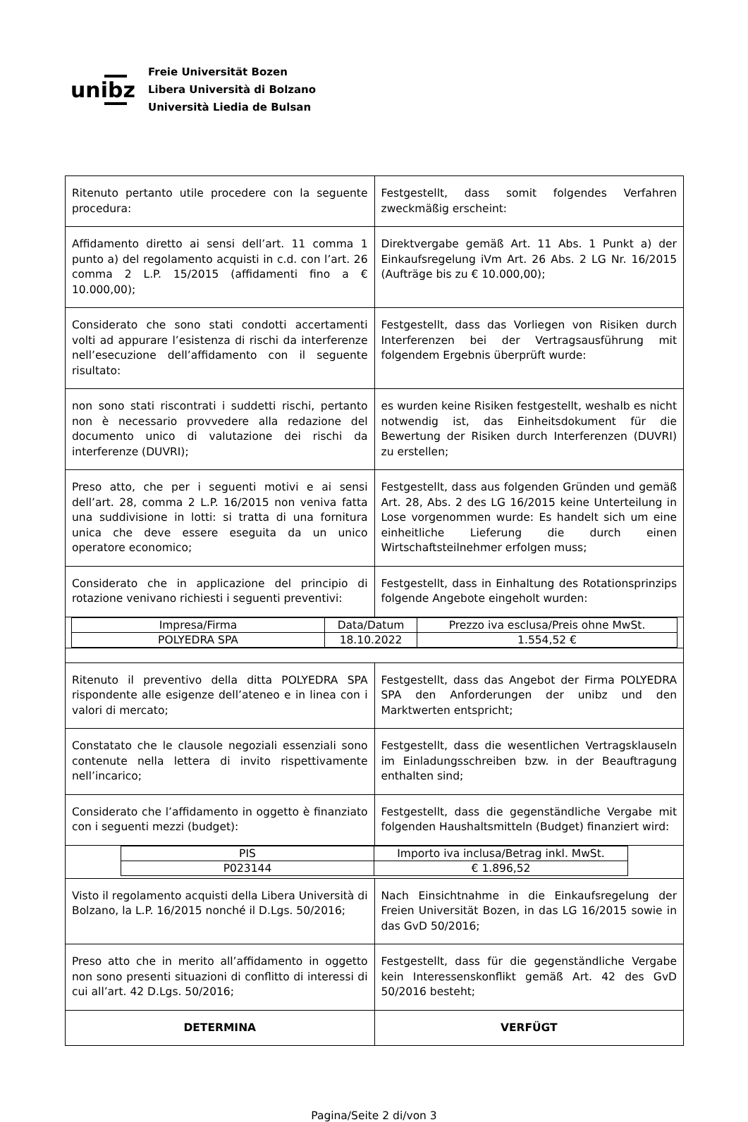unibz
Freie Universität Bozen
Libera Università di Bolzano
Università Liedia de Bulsan
| Ritenuto pertanto utile procedere con la seguente procedura: | Festgestellt, dass somit folgendes Verfahren zweckmäßig erscheint: |
| Affidamento diretto ai sensi dell’art. 11 comma 1 punto a) del regolamento acquisti in c.d. con l’art. 26 comma 2 L.P. 15/2015 (affidamenti fino a € 10.000,00); | Direktvergabe gemäß Art. 11 Abs. 1 Punkt a) der Einkaufsregelung iVm Art. 26 Abs. 2 LG Nr. 16/2015 (Aufträge bis zu € 10.000,00); |
| Considerato che sono stati condotti accertamenti volti ad appurare l’esistenza di rischi da interferenze nell’esecuzione dell’affidamento con il seguente risultato: | Festgestellt, dass das Vorliegen von Risiken durch Interferenzen bei der Vertragsausführung mit folgendem Ergebnis überprüft wurde: |
| non sono stati riscontrati i suddetti rischi, pertanto non è necessario provvedere alla redazione del documento unico di valutazione dei rischi da interferenze (DUVRI); | es wurden keine Risiken festgestellt, weshalb es nicht notwendig ist, das Einheitsdokument für die Bewertung der Risiken durch Interferenzen (DUVRI) zu erstellen; |
| Preso atto, che per i seguenti motivi e ai sensi dell’art. 28, comma 2 L.P. 16/2015 non veniva fatta una suddivisione in lotti: si tratta di una fornitura unica che deve essere eseguita da un unico operatore economico; | Festgestellt, dass aus folgenden Gründen und gemäß Art. 28, Abs. 2 des LG 16/2015 keine Unterteilung in Lose vorgenommen wurde: Es handelt sich um eine einheitliche Lieferung die durch einen Wirtschaftsteilnehmer erfolgen muss; |
| Considerato che in applicazione del principio di rotazione venivano richiesti i seguenti preventivi: | Festgestellt, dass in Einhaltung des Rotationsprinzips folgende Angebote eingeholt wurden: |
| / Impresa/Firma / Data/Datum / Prezzo iva esclusa/Preis ohne MwSt. / / POLYEDRA SPA / 18.10.2022 / 1.554,52 € / | |
| Ritenuto il preventivo della ditta POLYEDRA SPA rispondente alle esigenze dell’ateneo e in linea con i valori di mercato; | Festgestellt, dass das Angebot der Firma POLYEDRA SPA den Anforderungen der unibz und den Marktwerten entspricht; |
| Constatato che le clausole negoziali essenziali sono contenute nella lettera di invito rispettivamente nell’incarico; | Festgestellt, dass die wesentlichen Vertragsklauseln im Einladungsschreiben bzw. in der Beauftragung enthalten sind; |
| Considerato che l’affidamento in oggetto è finanziato con i seguenti mezzi (budget): | Festgestellt, dass die gegenständliche Vergabe mit folgenden Haushaltsmitteln (Budget) finanziert wird: |
| / PIS / Importo iva inclusa/Betrag inkl. MwSt. / / P023144 / € 1.896,52 / | |
| Visto il regolamento acquisti della Libera Università di Bolzano, la L.P. 16/2015 nonché il D.Lgs. 50/2016; | Nach Einsichtnahme in die Einkaufsregelung der Freien Universität Bozen, in das LG 16/2015 sowie in das GvD 50/2016; |
| Preso atto che in merito all’affidamento in oggetto non sono presenti situazioni di conflitto di interessi di cui all’art. 42 D.Lgs. 50/2016; | Festgestellt, dass für die gegenständliche Vergabe kein Interessenskonflikt gemäß Art. 42 des GvD 50/2016 besteht; |
| DETERMINA | VERFÜGT |
Pagina/Seite 2 di/von 3